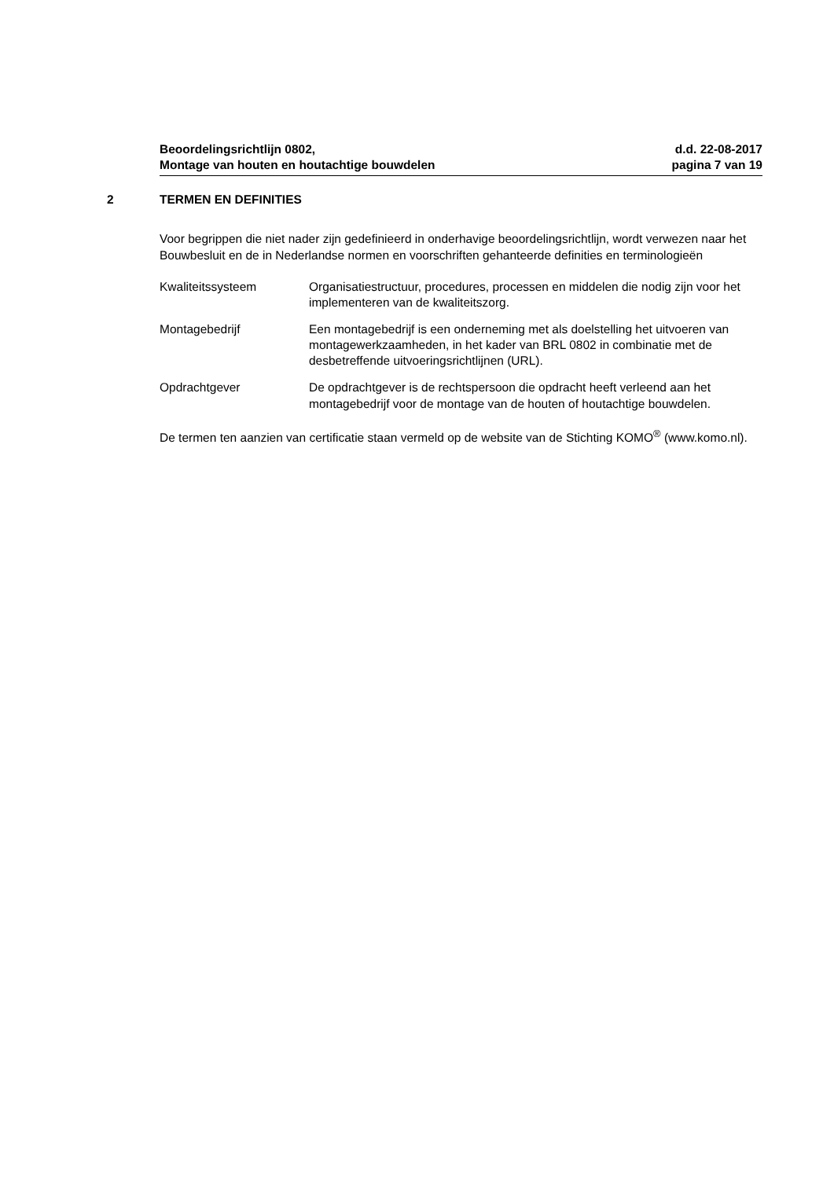Beoordelingsrichtlijn 0802,
Montage van houten en houtachtige bouwdelen
d.d. 22-08-2017
pagina 7 van 19
2 TERMEN EN DEFINITIES
Voor begrippen die niet nader zijn gedefinieerd in onderhavige beoordelingsrichtlijn, wordt verwezen naar het Bouwbesluit en de in Nederlandse normen en voorschriften gehanteerde definities en terminologieën
Kwaliteitssysteem Organisatiestructuur, procedures, processen en middelen die nodig zijn voor het implementeren van de kwaliteitszorg.
Montagebedrijf Een montagebedrijf is een onderneming met als doelstelling het uitvoeren van montagewerkzaamheden, in het kader van BRL 0802 in combinatie met de desbetreffende uitvoeringsrichtlijnen (URL).
Opdrachtgever De opdrachtgever is de rechtspersoon die opdracht heeft verleend aan het montagebedrijf voor de montage van de houten of houtachtige bouwdelen.
De termen ten aanzien van certificatie staan vermeld op de website van de Stichting KOMO<sup>®</sup> (www.komo.nl).